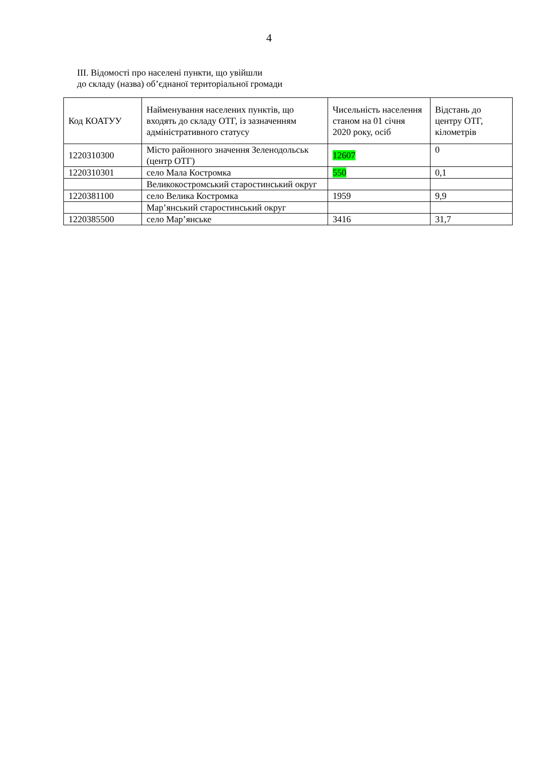4
ІІІ. Відомості про населені пункти, що увійшли
до складу (назва) об’єднаної територіальної громади
| Код КОАТУУ | Найменування населених пунктів, що входять до складу ОТГ, із зазначенням адміністративного статусу | Чисельність населення станом на 01 січня 2020 року, осіб | Відстань до центру ОТГ, кілометрів |
| --- | --- | --- | --- |
| 1220310300 | Місто районного значення Зеленодольськ (центр ОТГ) | 12607 | 0 |
| 1220310301 | село Мала Костромка | 550 | 0,1 |
| | Великокостромський старостинський округ | | |
| 1220381100 | село Велика Костромка | 1959 | 9,9 |
| | Мар’янський старостинський округ | | |
| 1220385500 | село Мар’янське | 3416 | 31,7 |